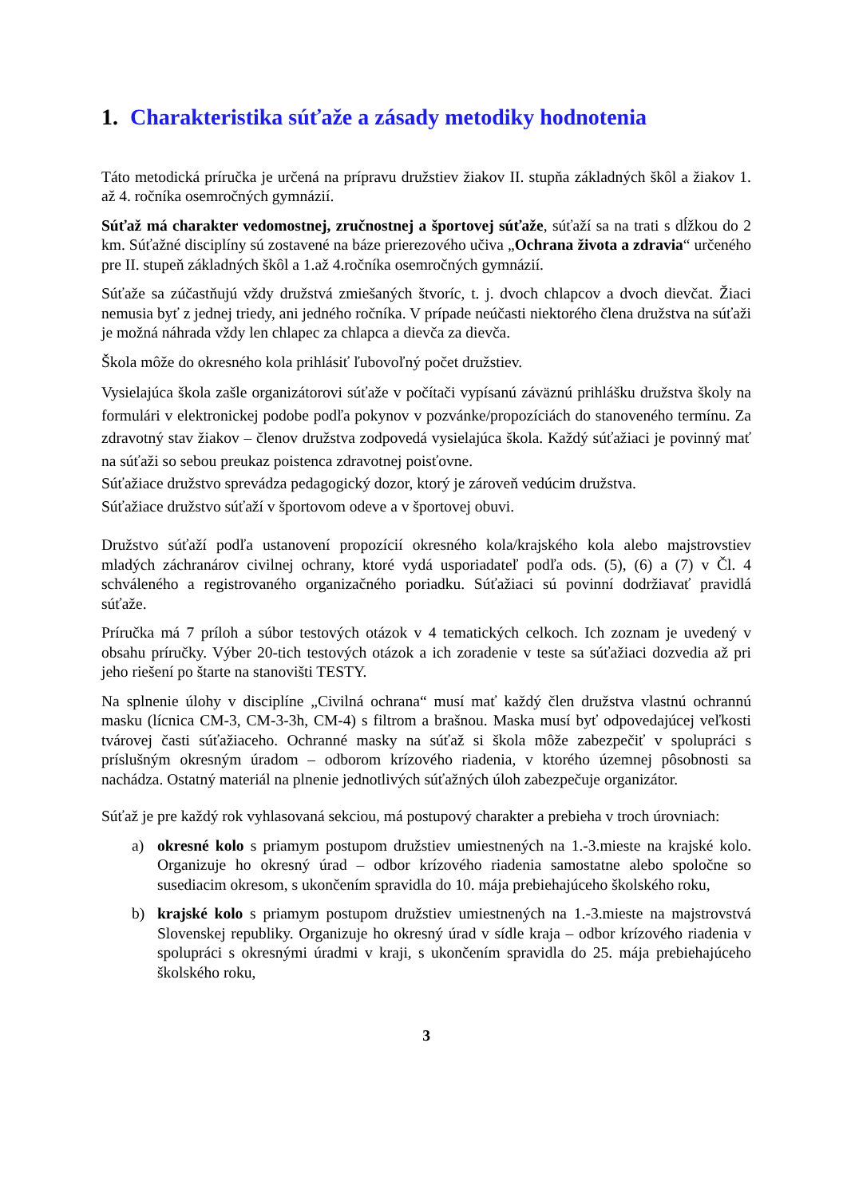1. Charakteristika súťaže a zásady metodiky hodnotenia
Táto metodická príručka je určená na prípravu družstiev žiakov II. stupňa základných škôl a žiakov 1. až 4. ročníka osemročných gymnázií.
Súťaž má charakter vedomostnej, zručnostnej a športovej súťaže, súťaží sa na trati s dĺžkou do 2 km. Súťažné disciplíny sú zostavené na báze prierezového učiva „Ochrana života a zdravia“ určeného pre II. stupeň základných škôl a 1.až 4.ročníka osemročných gymnázií.
Súťaže sa zúčastňujú vždy družstvá zmiešaných štvoríc, t. j. dvoch chlapcov a dvoch dievčat. Žiaci nemusia byť z jednej triedy, ani jedného ročníka. V prípade neúčasti niektorého člena družstva na súťaži je možná náhrada vždy len chlapec za chlapca a dievča za dievča.
Škola môže do okresného kola prihlásiť ľubovoľný počet družstiev.
Vysielajúca škola zašle organizátorovi súťaže v počítači vypísanú záväznú prihlášku družstva školy na formulári v elektronickej podobe podľa pokynov v pozvánke/propozíciách do stanoveného termínu. Za zdravotný stav žiakov – členov družstva zodpovedá vysielajúca škola. Každý súťažiaci je povinný mať na súťaži so sebou preukaz poistenca zdravotnej poisťovne.
Súťažiace družstvo sprevádza pedagogický dozor, ktorý je zároveň vedúcim družstva.
Súťažiace družstvo súťaží v športovom odeve a v športovej obuvi.
Družstvo súťaží podľa ustanovení propozícií okresného kola/krajského kola alebo majstrovstiev mladých záchranárov civilnej ochrany, ktoré vydá usporiadateľ podľa ods. (5), (6) a (7) v Čl. 4 schváleného a registrovaného organizačného poriadku. Súťažiaci sú povinní dodržiavať pravidlá súťaže.
Príručka má 7 príloh a súbor testových otázok v 4 tematických celkoch. Ich zoznam je uvedený v obsahu príručky. Výber 20-tich testových otázok a ich zoradenie v teste sa súťažiaci dozvedia až pri jeho riešení po štarte na stanovišti TESTY.
Na splnenie úlohy v disciplíne „Civilná ochrana“ musí mať každý člen družstva vlastnú ochrannú masku (lícnica CM-3, CM-3-3h, CM-4) s filtrom a brašnou. Maska musí byť odpovedajúcej veľkosti tvárovej časti súťažiaceho. Ochranné masky na súťaž si škola môže zabezpečiť v spolupráci s príslušným okresným úradom – odborom krízového riadenia, v ktorého územnej pôsobnosti sa nachádza. Ostatný materiál na plnenie jednotlivých súťažných úloh zabezpečuje organizátor.
Súťaž je pre každý rok vyhlasovaná sekciou, má postupový charakter a prebieha v troch úrovniach:
a) okresné kolo s priamym postupom družstiev umiestnených na 1.-3.mieste na krajské kolo. Organizuje ho okresný úrad – odbor krízového riadenia samostatne alebo spoločne so susediacim okresom, s ukončením spravidla do 10. mája prebiehajúceho školského roku,
b) krajské kolo s priamym postupom družstiev umiestnených na 1.-3.mieste na majstrovstvá Slovenskej republiky. Organizuje ho okresný úrad v sídle kraja – odbor krízového riadenia v spolupráci s okresnými úradmi v kraji, s ukončením spravidla do 25. mája prebiehajúceho školského roku,
3